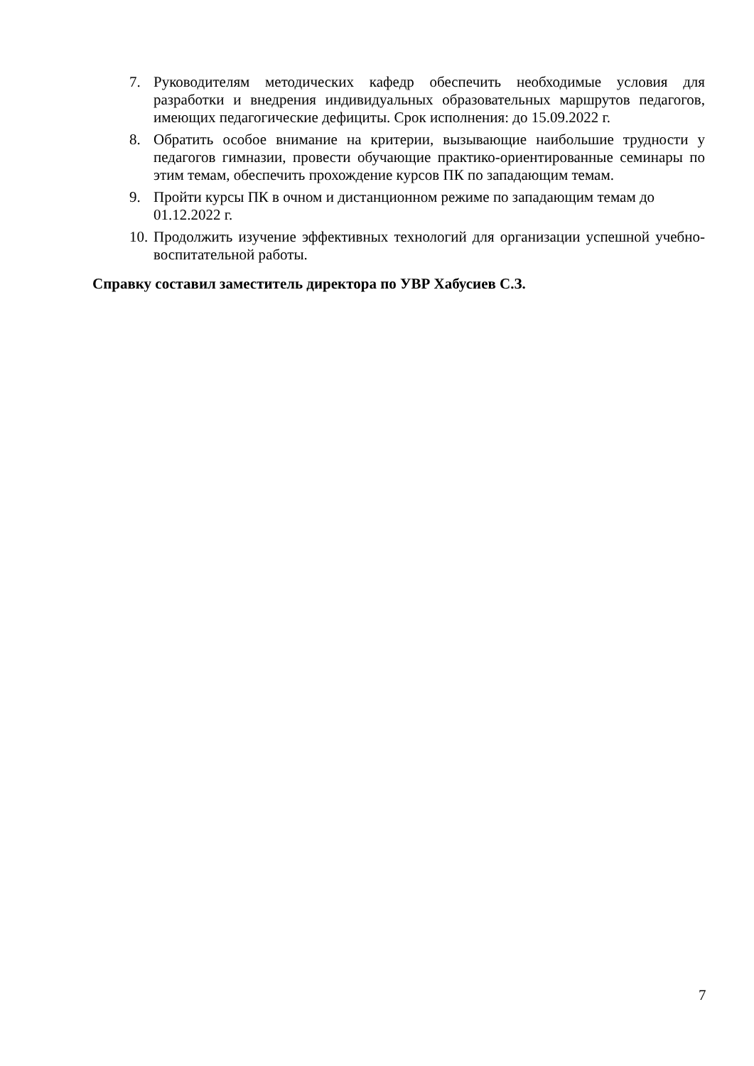7. Руководителям методических кафедр обеспечить необходимые условия для разработки и внедрения индивидуальных образовательных маршрутов педагогов, имеющих педагогические дефициты. Срок исполнения: до 15.09.2022 г.
8. Обратить особое внимание на критерии, вызывающие наибольшие трудности у педагогов гимназии, провести обучающие практико-ориентированные семинары по этим темам, обеспечить прохождение курсов ПК по западающим темам.
9. Пройти курсы ПК в очном и дистанционном режиме по западающим темам до 01.12.2022 г.
10. Продолжить изучение эффективных технологий для организации успешной учебно- воспитательной работы.
Справку составил заместитель директора по УВР Хабусиев С.З.
7